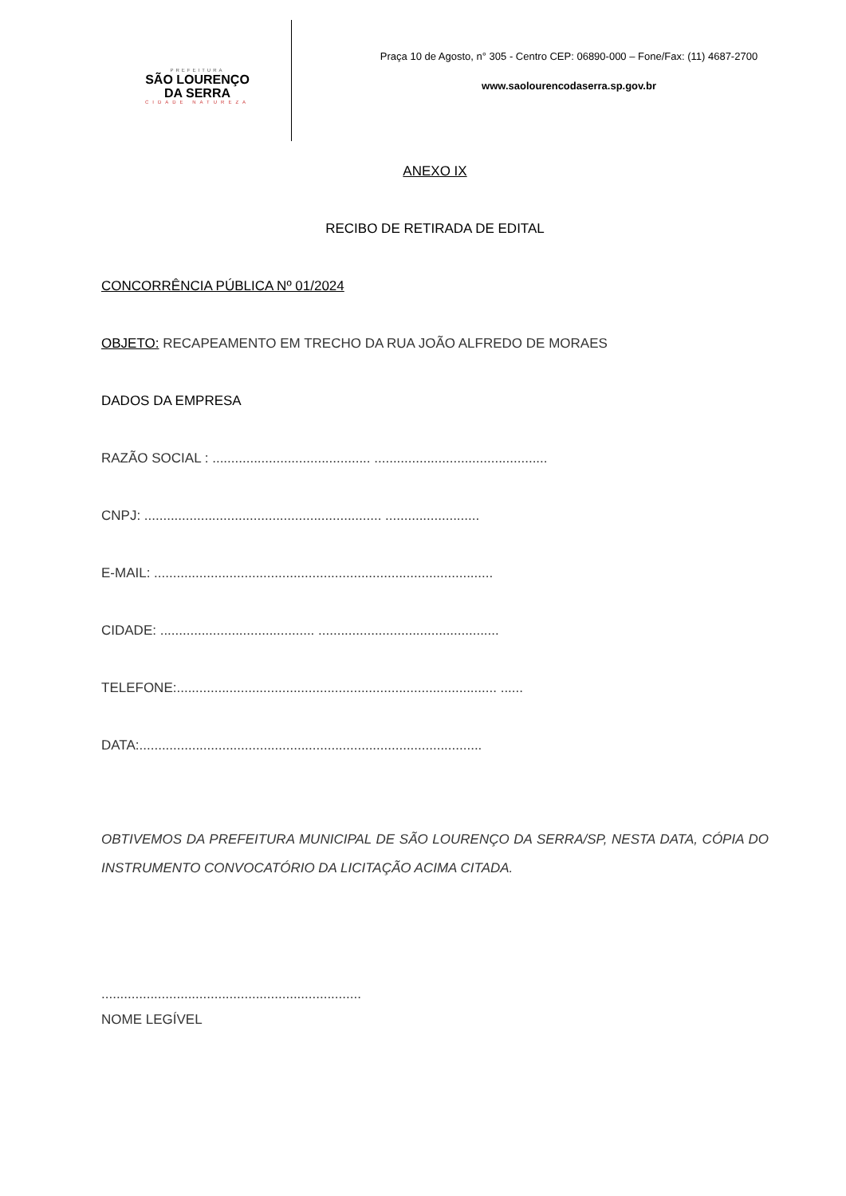PREFEITURA
SÃO LOURENÇO
DA SERRA
CIDADE NATUREZA
Praça 10 de Agosto, n° 305 - Centro CEP: 06890-000 – Fone/Fax: (11) 4687-2700
www.saolourencodaserra.sp.gov.br
ANEXO IX
RECIBO DE RETIRADA DE EDITAL
CONCORRÊNCIA PÚBLICA Nº 01/2024
OBJETO: RECAPEAMENTO EM TRECHO DA RUA JOÃO ALFREDO DE MORAES
DADOS DA EMPRESA
RAZÃO SOCIAL : .......................................... ..............................................
CNPJ: ............................................................... .........................
E-MAIL: ..........................................................................................
CIDADE: ......................................... ................................................
TELEFONE:..................................................................................... ......
DATA:...........................................................................................
OBTIVEMOS DA PREFEITURA MUNICIPAL DE SÃO LOURENÇO DA SERRA/SP, NESTA DATA, CÓPIA DO INSTRUMENTO CONVOCATÓRIO DA LICITAÇÃO ACIMA CITADA.
.....................................................................
NOME LEGÍVEL